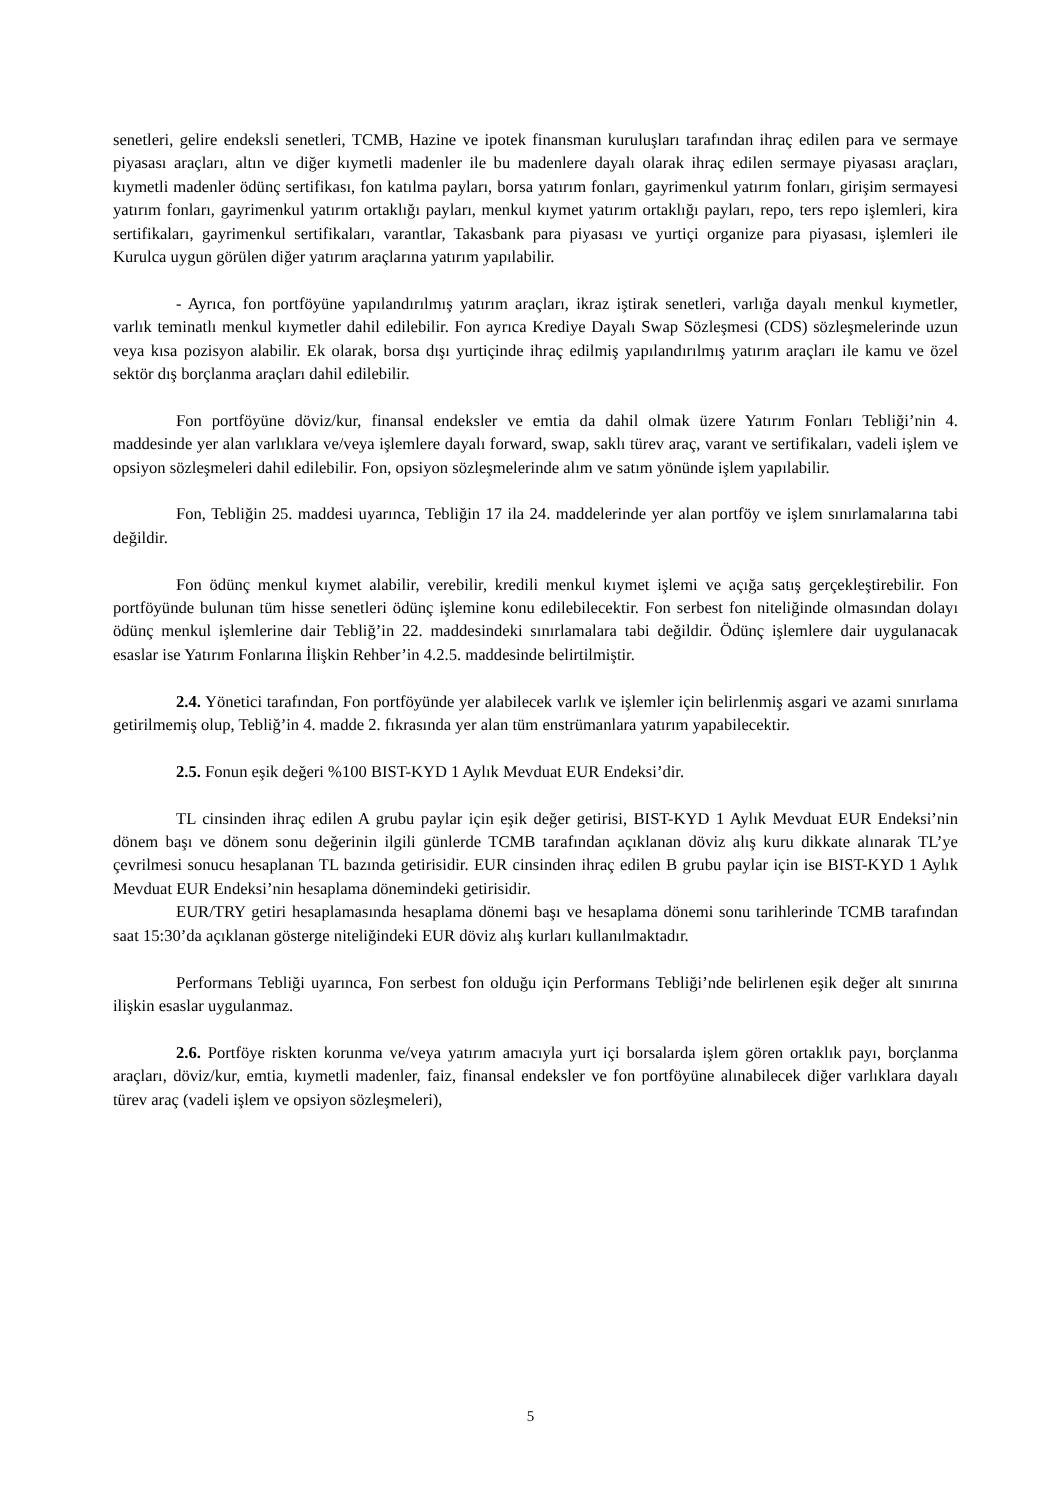senetleri, gelire endeksli senetleri, TCMB, Hazine ve ipotek finansman kuruluşları tarafından ihraç edilen para ve sermaye piyasası araçları, altın ve diğer kıymetli madenler ile bu madenlere dayalı olarak ihraç edilen sermaye piyasası araçları, kıymetli madenler ödünç sertifikası, fon katılma payları, borsa yatırım fonları, gayrimenkul yatırım fonları, girişim sermayesi yatırım fonları, gayrimenkul yatırım ortaklığı payları, menkul kıymet yatırım ortaklığı payları, repo, ters repo işlemleri, kira sertifikaları, gayrimenkul sertifikaları, varantlar, Takasbank para piyasası ve yurtiçi organize para piyasası, işlemleri ile Kurulca uygun görülen diğer yatırım araçlarına yatırım yapılabilir.
- Ayrıca, fon portföyüne yapılandırılmış yatırım araçları, ikraz iştirak senetleri, varlığa dayalı menkul kıymetler, varlık teminatlı menkul kıymetler dahil edilebilir. Fon ayrıca Krediye Dayalı Swap Sözleşmesi (CDS) sözleşmelerinde uzun veya kısa pozisyon alabilir. Ek olarak, borsa dışı yurtiçinde ihraç edilmiş yapılandırılmış yatırım araçları ile kamu ve özel sektör dış borçlanma araçları dahil edilebilir.
Fon portföyüne döviz/kur, finansal endeksler ve emtia da dahil olmak üzere Yatırım Fonları Tebliği’nin 4. maddesinde yer alan varlıklara ve/veya işlemlere dayalı forward, swap, saklı türev araç, varant ve sertifikaları, vadeli işlem ve opsiyon sözleşmeleri dahil edilebilir. Fon, opsiyon sözleşmelerinde alım ve satım yönünde işlem yapılabilir.
Fon, Tebliğin 25. maddesi uyarınca, Tebliğin 17 ila 24. maddelerinde yer alan portföy ve işlem sınırlamalarına tabi değildir.
Fon ödünç menkul kıymet alabilir, verebilir, kredili menkul kıymet işlemi ve açığa satış gerçekleştirebilir. Fon portföyünde bulunan tüm hisse senetleri ödünç işlemine konu edilebilecektir. Fon serbest fon niteliğinde olmasından dolayı ödünç menkul işlemlerine dair Tebliğ’in 22. maddesindeki sınırlamalara tabi değildir. Ödünç işlemlere dair uygulanacak esaslar ise Yatırım Fonlarına İlişkin Rehber’in 4.2.5. maddesinde belirtilmiştir.
2.4. Yönetici tarafından, Fon portföyünde yer alabilecek varlık ve işlemler için belirlenmiş asgari ve azami sınırlama getirilmemiş olup, Tebliğ’in 4. madde 2. fıkrasında yer alan tüm enstrümanlara yatırım yapabilecektir.
2.5. Fonun eşik değeri %100 BIST-KYD 1 Aylık Mevduat EUR Endeksi’dir.
TL cinsinden ihraç edilen A grubu paylar için eşik değer getirisi, BIST-KYD 1 Aylık Mevduat EUR Endeksi’nin dönem başı ve dönem sonu değerinin ilgili günlerde TCMB tarafından açıklanan döviz alış kuru dikkate alınarak TL’ye çevrilmesi sonucu hesaplanan TL bazında getirisidir. EUR cinsinden ihraç edilen B grubu paylar için ise BIST-KYD 1 Aylık Mevduat EUR Endeksi’nin hesaplama dönemindeki getirisidir.
EUR/TRY getiri hesaplamasında hesaplama dönemi başı ve hesaplama dönemi sonu tarihlerinde TCMB tarafından saat 15:30’da açıklanan gösterge niteliğindeki EUR döviz alış kurları kullanılmaktadır.
Performans Tebliği uyarınca, Fon serbest fon olduğu için Performans Tebliği’nde belirlenen eşik değer alt sınırına ilişkin esaslar uygulanmaz.
2.6. Portföye riskten korunma ve/veya yatırım amacıyla yurt içi borsalarda işlem gören ortaklık payı, borçlanma araçları, döviz/kur, emtia, kıymetli madenler, faiz, finansal endeksler ve fon portföyüne alınabilecek diğer varlıklara dayalı türev araç (vadeli işlem ve opsiyon sözleşmeleri),
5